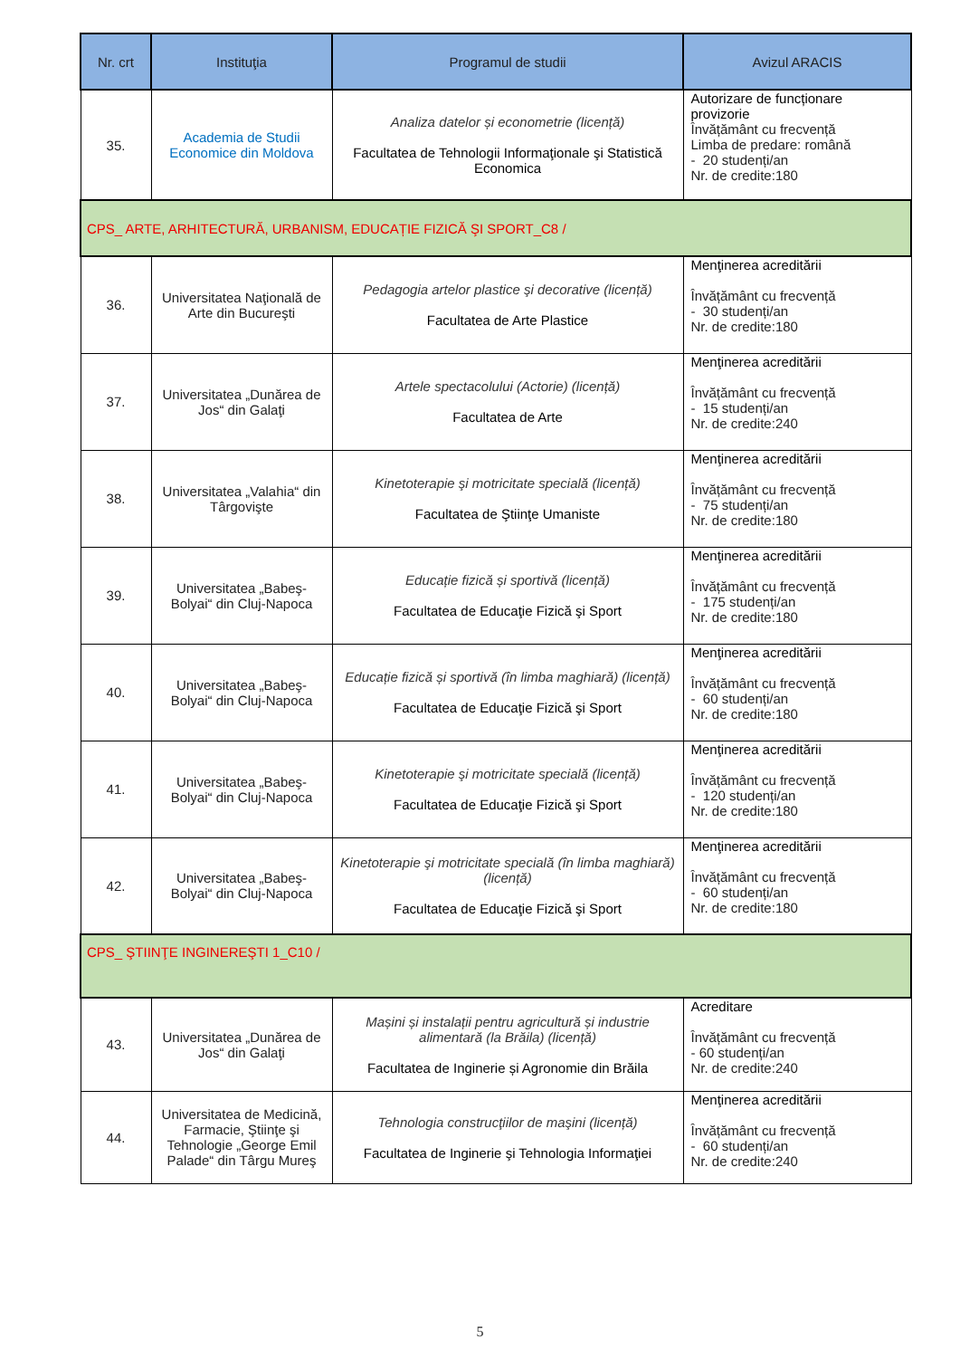| Nr. crt | Instituţia | Programul de studii | Avizul ARACIS |
| --- | --- | --- | --- |
| 35. | Academia de Studii Economice din Moldova | Analiza datelor și econometrie (licență) Facultatea de Tehnologii Informaţionale şi Statistică Economica | Autorizare de funcționare provizorie Învățământ cu frecvență Limba de predare: română - 20 studenți/an Nr. de credite:180 |
| CPS_ ARTE, ARHITECTURĂ, URBANISM, EDUCAȚIE FIZICĂ ŞI SPORT_C8 / | | | |
| 36. | Universitatea Naţională de Arte din Bucureşti | Pedagogia artelor plastice şi decorative (licență) Facultatea de Arte Plastice | Menţinerea acreditării Învățământ cu frecvență - 30 studenți/an Nr. de credite:180 |
| 37. | Universitatea „Dunărea de Jos“ din Galaţi | Artele spectacolului (Actorie) (licență) Facultatea de Arte | Menţinerea acreditării Învățământ cu frecvență - 15 studenți/an Nr. de credite:240 |
| 38. | Universitatea „Valahia“ din Târgovişte | Kinetoterapie şi motricitate specială (licență) Facultatea de Ştiinţe Umaniste | Menţinerea acreditării Învățământ cu frecvență - 75 studenți/an Nr. de credite:180 |
| 39. | Universitatea „Babeş-Bolyai“ din Cluj-Napoca | Educație fizică și sportivă (licență) Facultatea de Educaţie Fizică şi Sport | Menţinerea acreditării Învățământ cu frecvență - 175 studenți/an Nr. de credite:180 |
| 40. | Universitatea „Babeş-Bolyai“ din Cluj-Napoca | Educație fizică și sportivă (în limba maghiară) (licență) Facultatea de Educaţie Fizică şi Sport | Menţinerea acreditării Învățământ cu frecvență - 60 studenți/an Nr. de credite:180 |
| 41. | Universitatea „Babeş-Bolyai“ din Cluj-Napoca | Kinetoterapie şi motricitate specială (licență) Facultatea de Educaţie Fizică şi Sport | Menţinerea acreditării Învățământ cu frecvență - 120 studenți/an Nr. de credite:180 |
| 42. | Universitatea „Babeş-Bolyai“ din Cluj-Napoca | Kinetoterapie şi motricitate specială (în limba maghiară) (licență) Facultatea de Educaţie Fizică şi Sport | Menţinerea acreditării Învățământ cu frecvență - 60 studenți/an Nr. de credite:180 |
| CPS_ ŞTIINŢE INGINEREŞTI 1_C10 / | | | |
| 43. | Universitatea „Dunărea de Jos“ din Galaţi | Mașini și instalații pentru agricultură și industrie alimentară (la Brăila) (licență) Facultatea de Inginerie și Agronomie din Brăila | Acreditare Învățământ cu frecvență - 60 studenți/an Nr. de credite:240 |
| 44. | Universitatea de Medicină, Farmacie, Ştiinţe şi Tehnologie „George Emil Palade“ din Târgu Mureş | Tehnologia construcţiilor de maşini (licență) Facultatea de Inginerie şi Tehnologia Informaţiei | Menţinerea acreditării Învățământ cu frecvență - 60 studenți/an Nr. de credite:240 |
5